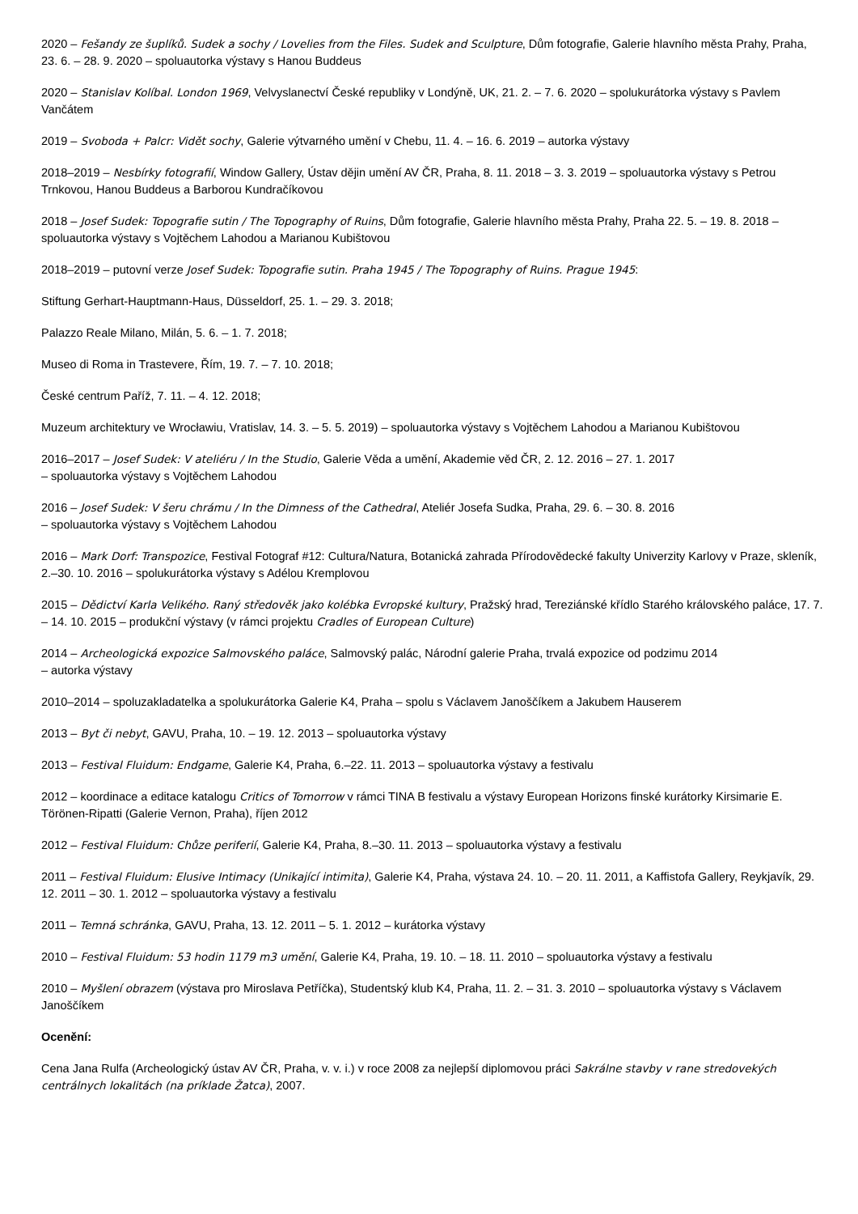2020 – Fešandy ze šuplíků. Sudek a sochy / Lovelies from the Files. Sudek and Sculpture, Dům fotografie, Galerie hlavního města Prahy, Praha, 23. 6. – 28. 9. 2020 – spoluautorka výstavy s Hanou Buddeus
2020 – Stanislav Kolíbal. London 1969, Velvyslanectví České republiky v Londýně, UK, 21. 2. – 7. 6. 2020 – spolukurátorka výstavy s Pavlem Vančátem
2019 – Svoboda + Palcr: Vidět sochy, Galerie výtvarného umění v Chebu, 11. 4. – 16. 6. 2019 – autorka výstavy
2018–2019 – Nesbírky fotografií, Window Gallery, Ústav dějin umění AV ČR, Praha, 8. 11. 2018 – 3. 3. 2019 – spoluautorka výstavy s Petrou Trnkovou, Hanou Buddeus a Barborou Kundračíkovou
2018 – Josef Sudek: Topografie sutin / The Topography of Ruins, Dům fotografie, Galerie hlavního města Prahy, Praha 22. 5. – 19. 8. 2018 – spoluautorka výstavy s Vojtěchem Lahodou a Marianou Kubištovou
2018–2019 – putovní verze Josef Sudek: Topografie sutin. Praha 1945 / The Topography of Ruins. Prague 1945:
Stiftung Gerhart-Hauptmann-Haus, Düsseldorf, 25. 1. – 29. 3. 2018;
Palazzo Reale Milano, Milán, 5. 6. – 1. 7. 2018;
Museo di Roma in Trastevere, Řím, 19. 7. – 7. 10. 2018;
České centrum Paříž, 7. 11. – 4. 12. 2018;
Muzeum architektury ve Wrocławiu, Vratislav, 14. 3. – 5. 5. 2019) – spoluautorka výstavy s Vojtěchem Lahodou a Marianou Kubištovou
2016–2017 – Josef Sudek: V ateliéru / In the Studio, Galerie Věda a umění, Akademie věd ČR, 2. 12. 2016 – 27. 1. 2017
– spoluautorka výstavy s Vojtěchem Lahodou
2016 – Josef Sudek: V šeru chrámu / In the Dimness of the Cathedral, Ateliér Josefa Sudka, Praha, 29. 6. – 30. 8. 2016
– spoluautorka výstavy s Vojtěchem Lahodou
2016 – Mark Dorf: Transpozice, Festival Fotograf #12: Cultura/Natura, Botanická zahrada Přírodovědecké fakulty Univerzity Karlovy v Praze, skleník, 2.–30. 10. 2016 – spolukurátorka výstavy s Adélou Kremplovou
2015 – Dědictví Karla Velikého. Raný středověk jako kolébka Evropské kultury, Pražský hrad, Tereziánské křídlo Starého královského paláce, 17. 7. – 14. 10. 2015 – produkční výstavy (v rámci projektu Cradles of European Culture)
2014 – Archeologická expozice Salmovského paláce, Salmovský palác, Národní galerie Praha, trvalá expozice od podzimu 2014
– autorka výstavy
2010–2014 – spoluzakladatelka a spolukurátorka Galerie K4, Praha – spolu s Václavem Janoščíkem a Jakubem Hauserem
2013 – Byt či nebyt, GAVU, Praha, 10. – 19. 12. 2013 – spoluautorka výstavy
2013 – Festival Fluidum: Endgame, Galerie K4, Praha, 6.–22. 11. 2013 – spoluautorka výstavy a festivalu
2012 – koordinace a editace katalogu Critics of Tomorrow v rámci TINA B festivalu a výstavy European Horizons finské kurátorky Kirsimarie E. Törönen-Ripatti (Galerie Vernon, Praha), říjen 2012
2012 – Festival Fluidum: Chůze periferií, Galerie K4, Praha, 8.–30. 11. 2013 – spoluautorka výstavy a festivalu
2011 – Festival Fluidum: Elusive Intimacy (Unikající intimita), Galerie K4, Praha, výstava 24. 10. – 20. 11. 2011, a Kaffistofa Gallery, Reykjavík, 29. 12. 2011 – 30. 1. 2012 – spoluautorka výstavy a festivalu
2011 – Temná schránka, GAVU, Praha, 13. 12. 2011 – 5. 1. 2012 – kurátorka výstavy
2010 – Festival Fluidum: 53 hodin 1179 m3 umění, Galerie K4, Praha, 19. 10. – 18. 11. 2010 – spoluautorka výstavy a festivalu
2010 – Myšlení obrazem (výstava pro Miroslava Petříčka), Studentský klub K4, Praha, 11. 2. – 31. 3. 2010 – spoluautorka výstavy s Václavem Janoščíkem
Ocenění:
Cena Jana Rulfa (Archeologický ústav AV ČR, Praha, v. v. i.) v roce 2008 za nejlepší diplomovou práci Sakrálne stavby v rane stredovekých centrálnych lokalitách (na príklade Žatca), 2007.